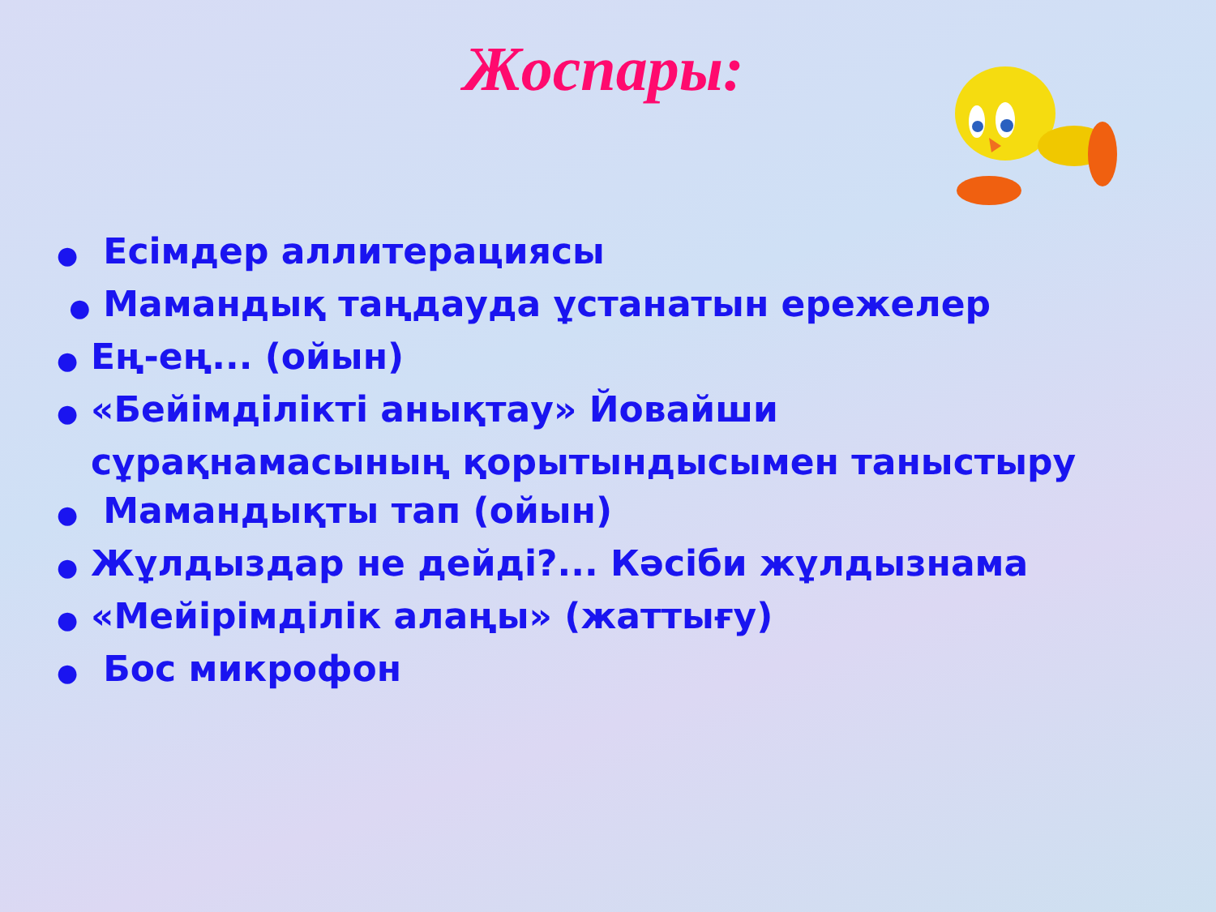Жоспары:
● Есімдер аллитерациясы
● Мамандық таңдауда ұстанатын ережелер
● Ең-ең... (ойын)
● «Бейімділікті анықтау» Йовайши сұрақнамасының қорытындысымен таныстыру
● Мамандықты тап (ойын)
● Жұлдыздар не дейді?... Кәсіби жұлдызнама
● «Мейірімділік алаңы» (жаттығу)
● Бос микрофон